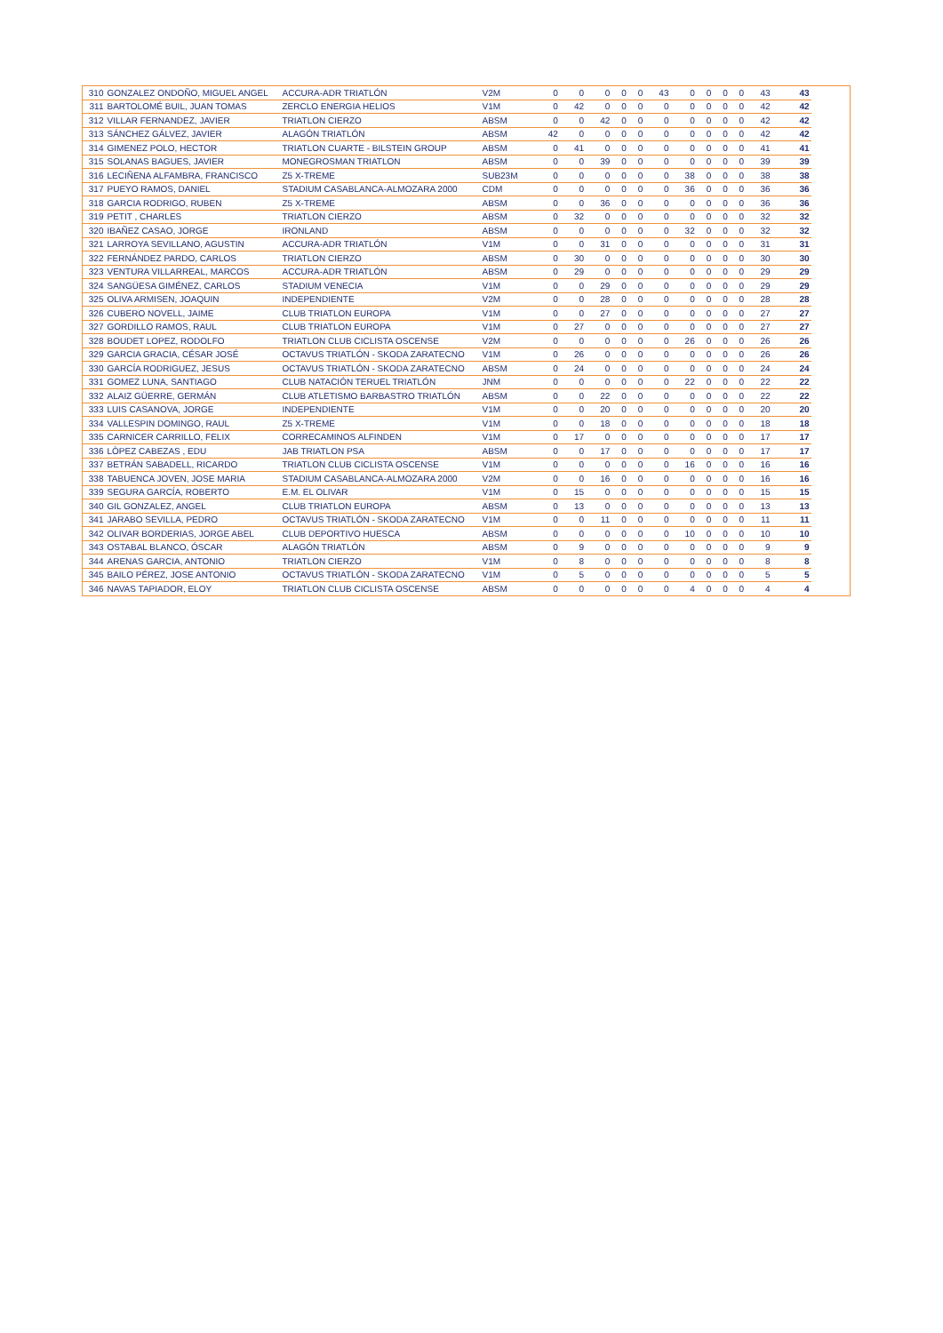| 310 | GONZALEZ ONDOÑO, MIGUEL ANGEL | ACCURA-ADR TRIATLÓN | V2M | 0 | 0 | 0 | 0 | 0 | 43 | 0 | 0 | 0 | 0 | 43 | 43 |
| 311 | BARTOLOMÉ BUIL, JUAN TOMAS | ZERCLO ENERGIA HELIOS | V1M | 0 | 42 | 0 | 0 | 0 | 0 | 0 | 0 | 0 | 0 | 42 | 42 |
| 312 | VILLAR FERNANDEZ, JAVIER | TRIATLON CIERZO | ABSM | 0 | 0 | 42 | 0 | 0 | 0 | 0 | 0 | 0 | 0 | 42 | 42 |
| 313 | SÁNCHEZ GÁLVEZ, JAVIER | ALAGÓN TRIATLÓN | ABSM | 42 | 0 | 0 | 0 | 0 | 0 | 0 | 0 | 0 | 0 | 42 | 42 |
| 314 | GIMENEZ POLO, HECTOR | TRIATLON CUARTE - BILSTEIN GROUP | ABSM | 0 | 41 | 0 | 0 | 0 | 0 | 0 | 0 | 0 | 0 | 41 | 41 |
| 315 | SOLANAS BAGUES, JAVIER | MONEGROSMAN TRIATLON | ABSM | 0 | 0 | 39 | 0 | 0 | 0 | 0 | 0 | 0 | 0 | 39 | 39 |
| 316 | LECIÑENA ALFAMBRA, FRANCISCO | Z5 X-TREME | SUB23M | 0 | 0 | 0 | 0 | 0 | 0 | 38 | 0 | 0 | 0 | 38 | 38 |
| 317 | PUEYO RAMOS, DANIEL | STADIUM CASABLANCA-ALMOZARA 2000 | CDM | 0 | 0 | 0 | 0 | 0 | 0 | 36 | 0 | 0 | 0 | 36 | 36 |
| 318 | GARCIA RODRIGO, RUBEN | Z5 X-TREME | ABSM | 0 | 0 | 36 | 0 | 0 | 0 | 0 | 0 | 0 | 0 | 36 | 36 |
| 319 | PETIT , CHARLES | TRIATLON CIERZO | ABSM | 0 | 32 | 0 | 0 | 0 | 0 | 0 | 0 | 0 | 0 | 32 | 32 |
| 320 | IBAÑEZ CASAO, JORGE | IRONLAND | ABSM | 0 | 0 | 0 | 0 | 0 | 0 | 32 | 0 | 0 | 0 | 32 | 32 |
| 321 | LARROYA SEVILLANO, AGUSTIN | ACCURA-ADR TRIATLÓN | V1M | 0 | 0 | 31 | 0 | 0 | 0 | 0 | 0 | 0 | 0 | 31 | 31 |
| 322 | FERNÁNDEZ PARDO, CARLOS | TRIATLON CIERZO | ABSM | 0 | 30 | 0 | 0 | 0 | 0 | 0 | 0 | 0 | 0 | 30 | 30 |
| 323 | VENTURA VILLARREAL, MARCOS | ACCURA-ADR TRIATLÓN | ABSM | 0 | 29 | 0 | 0 | 0 | 0 | 0 | 0 | 0 | 0 | 29 | 29 |
| 324 | SANGÜESA GIMÉNEZ, CARLOS | STADIUM VENECIA | V1M | 0 | 0 | 29 | 0 | 0 | 0 | 0 | 0 | 0 | 0 | 29 | 29 |
| 325 | OLIVA ARMISEN, JOAQUIN | INDEPENDIENTE | V2M | 0 | 0 | 28 | 0 | 0 | 0 | 0 | 0 | 0 | 0 | 28 | 28 |
| 326 | CUBERO NOVELL, JAIME | CLUB TRIATLON EUROPA | V1M | 0 | 0 | 27 | 0 | 0 | 0 | 0 | 0 | 0 | 0 | 27 | 27 |
| 327 | GORDILLO RAMOS, RAUL | CLUB TRIATLON EUROPA | V1M | 0 | 27 | 0 | 0 | 0 | 0 | 0 | 0 | 0 | 0 | 27 | 27 |
| 328 | BOUDET LOPEZ, RODOLFO | TRIATLON CLUB CICLISTA OSCENSE | V2M | 0 | 0 | 0 | 0 | 0 | 0 | 26 | 0 | 0 | 0 | 26 | 26 |
| 329 | GARCIA GRACIA, CÉSAR JOSÉ | OCTAVUS TRIATLÓN - SKODA ZARATECNO | V1M | 0 | 26 | 0 | 0 | 0 | 0 | 0 | 0 | 0 | 0 | 26 | 26 |
| 330 | GARCÍA RODRIGUEZ, JESUS | OCTAVUS TRIATLÓN - SKODA ZARATECNO | ABSM | 0 | 24 | 0 | 0 | 0 | 0 | 0 | 0 | 0 | 0 | 24 | 24 |
| 331 | GOMEZ LUNA, SANTIAGO | CLUB NATACIÓN TERUEL TRIATLÓN | JNM | 0 | 0 | 0 | 0 | 0 | 0 | 22 | 0 | 0 | 0 | 22 | 22 |
| 332 | ALAIZ GÜERRE, GERMÁN | CLUB ATLETISMO BARBASTRO TRIATLÓN | ABSM | 0 | 0 | 22 | 0 | 0 | 0 | 0 | 0 | 0 | 0 | 22 | 22 |
| 333 | LUIS CASANOVA, JORGE | INDEPENDIENTE | V1M | 0 | 0 | 20 | 0 | 0 | 0 | 0 | 0 | 0 | 0 | 20 | 20 |
| 334 | VALLESPIN DOMINGO, RAUL | Z5 X-TREME | V1M | 0 | 0 | 18 | 0 | 0 | 0 | 0 | 0 | 0 | 0 | 18 | 18 |
| 335 | CARNICER CARRILLO, FELIX | CORRECAMINOS ALFINDEN | V1M | 0 | 17 | 0 | 0 | 0 | 0 | 0 | 0 | 0 | 0 | 17 | 17 |
| 336 | LÒPEZ CABEZAS , EDU | JAB TRIATLON PSA | ABSM | 0 | 0 | 17 | 0 | 0 | 0 | 0 | 0 | 0 | 0 | 17 | 17 |
| 337 | BETRÁN SABADELL, RICARDO | TRIATLON CLUB CICLISTA OSCENSE | V1M | 0 | 0 | 0 | 0 | 0 | 0 | 16 | 0 | 0 | 0 | 16 | 16 |
| 338 | TABUENCA JOVEN, JOSE MARIA | STADIUM CASABLANCA-ALMOZARA 2000 | V2M | 0 | 0 | 16 | 0 | 0 | 0 | 0 | 0 | 0 | 0 | 16 | 16 |
| 339 | SEGURA GARCÍA, ROBERTO | E.M. EL OLIVAR | V1M | 0 | 15 | 0 | 0 | 0 | 0 | 0 | 0 | 0 | 0 | 15 | 15 |
| 340 | GIL GONZALEZ, ANGEL | CLUB TRIATLON EUROPA | ABSM | 0 | 13 | 0 | 0 | 0 | 0 | 0 | 0 | 0 | 0 | 13 | 13 |
| 341 | JARABO SEVILLA, PEDRO | OCTAVUS TRIATLÓN - SKODA ZARATECNO | V1M | 0 | 0 | 11 | 0 | 0 | 0 | 0 | 0 | 0 | 0 | 11 | 11 |
| 342 | OLIVAR BORDERIAS, JORGE ABEL | CLUB DEPORTIVO HUESCA | ABSM | 0 | 0 | 0 | 0 | 0 | 0 | 10 | 0 | 0 | 0 | 10 | 10 |
| 343 | OSTABAL BLANCO, ÓSCAR | ALAGÓN TRIATLÓN | ABSM | 0 | 9 | 0 | 0 | 0 | 0 | 0 | 0 | 0 | 0 | 9 | 9 |
| 344 | ARENAS GARCIA, ANTONIO | TRIATLON CIERZO | V1M | 0 | 8 | 0 | 0 | 0 | 0 | 0 | 0 | 0 | 0 | 8 | 8 |
| 345 | BAILO PÉREZ, JOSE ANTONIO | OCTAVUS TRIATLÓN - SKODA ZARATECNO | V1M | 0 | 5 | 0 | 0 | 0 | 0 | 0 | 0 | 0 | 0 | 5 | 5 |
| 346 | NAVAS TAPIADOR, ELOY | TRIATLON CLUB CICLISTA OSCENSE | ABSM | 0 | 0 | 0 | 0 | 0 | 0 | 4 | 0 | 0 | 0 | 4 | 4 |